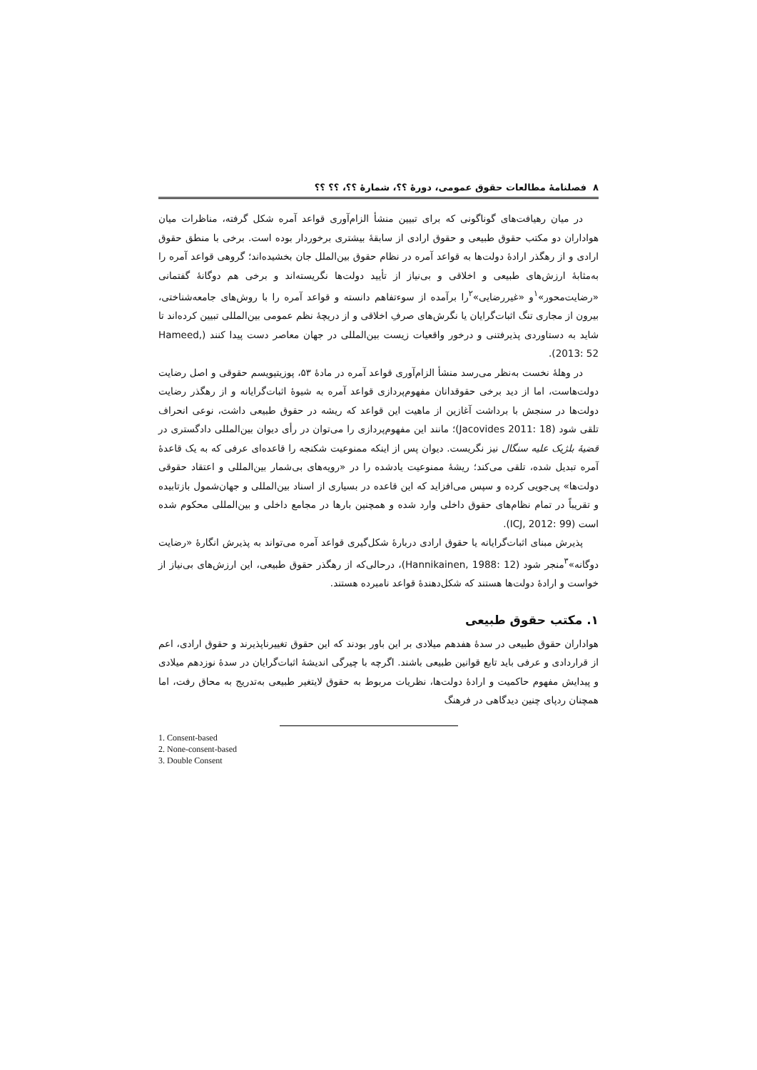۸ فصلنامهٔ مطالعات حقوق عمومی، دورهٔ ؟؟، شمارهٔ ؟؟، ؟؟ ؟؟
در میان رهیافت‌های گوناگونی که برای تبیین منشأ الزام‌آوری قواعد آمره شکل گرفته، مناظرات میان هواداران دو مکتب حقوق طبیعی و حقوق ارادی از سابقهٔ بیشتری برخوردار بوده است. برخی با منطق حقوق ارادی و از رهگذر ارادهٔ دولت‌ها به قواعد آمره در نظام حقوق بین‌الملل جان بخشیده‌اند؛ گروهی قواعد آمره را به‌مثابهٔ ارزش‌های طبیعی و اخلاقی و بی‌نیاز از تأیید دولت‌ها نگریسته‌اند و برخی هم دوگانهٔ گفتمانی «رضایت‌محور»<sup>۱</sup>و «غیررضایی»<sup>۲</sup>را برآمده از سوءتفاهم دانسته و قواعد آمره را با روش‌های جامعه‌شناختی، بیرون از مجاری تنگ اثبات‌گرایان یا نگرش‌های صرفِ اخلاقی و از دریچهٔ نظم عمومی بین‌المللی تبیین کرده‌اند تا شاید به دستاوردی پذیرفتنی و درخور واقعیات زیست بین‌المللی در جهان معاصر دست پیدا کنند (Hameed, 2013: 52).
در وهلهٔ نخست به‌نظر می‌رسد منشأ الزام‌آوری قواعد آمره در مادهٔ ۵۳، پوزیتیویسم حقوقی و اصل رضایت دولت‌هاست، اما از دید برخی حقوقدانان مفهوم‌پردازی قواعد آمره به شیوهٔ اثبات‌گرایانه و از رهگذر رضایت دولت‌ها در سنجش با برداشت آغازین از ماهیت این قواعد که ریشه در حقوق طبیعی داشت، نوعی انحراف تلقی شود (Jacovides 2011: 18)؛ مانند این مفهوم‌پردازی را می‌توان در رأی دیوان بین‌المللی دادگستری در قضیهٔ بلژیک علیه سنگال نیز نگریست. دیوان پس از اینکه ممنوعیت شکنجه را قاعده‌ای عرفی که به یک قاعدهٔ آمره تبدیل شده، تلقی می‌کند؛ ریشهٔ ممنوعیت یادشده را در «رویه‌های بی‌شمار بین‌المللی و اعتقاد حقوقی دولت‌ها» پی‌جویی کرده و سپس می‌افزاید که این قاعده در بسیاری از اسناد بین‌المللی و جهان‌شمول بازتابیده و تقریباً در تمام نظام‌های حقوق داخلی وارد شده و همچنین بارها در مجامع داخلی و بین‌المللی محکوم شده است (ICJ, 2012: 99).
پذیرش مبنای اثبات‌گرایانه یا حقوق ارادی دربارهٔ شکل‌گیری قواعد آمره می‌تواند به پذیرش انگارهٔ «رضایت دوگانه»<sup>۳</sup>منجر شود (Hannikainen, 1988: 12)، درحالی‌که از رهگذر حقوق طبیعی، این ارزش‌های بی‌نیاز از خواست و ارادهٔ دولت‌ها هستند که شکل‌دهندهٔ قواعد نامبرده هستند.
۱. مکتب حقوق طبیعی
هواداران حقوق طبیعی در سدهٔ هفدهم میلادی بر این باور بودند که این حقوق تغییرناپذیرند و حقوق ارادی، اعم از قراردادی و عرفی باید تابع قوانین طبیعی باشند. اگرچه با چیرگی اندیشهٔ اثبات‌گرایان در سدهٔ نوزدهم میلادی و پیدایش مفهوم حاکمیت و ارادهٔ دولت‌ها، نظریات مربوط به حقوق لایتغیر طبیعی به‌تدریج به محاق رفت، اما همچنان ردپای چنین دیدگاهی در فرهنگ
1. Consent-based
2. None-consent-based
3. Double Consent